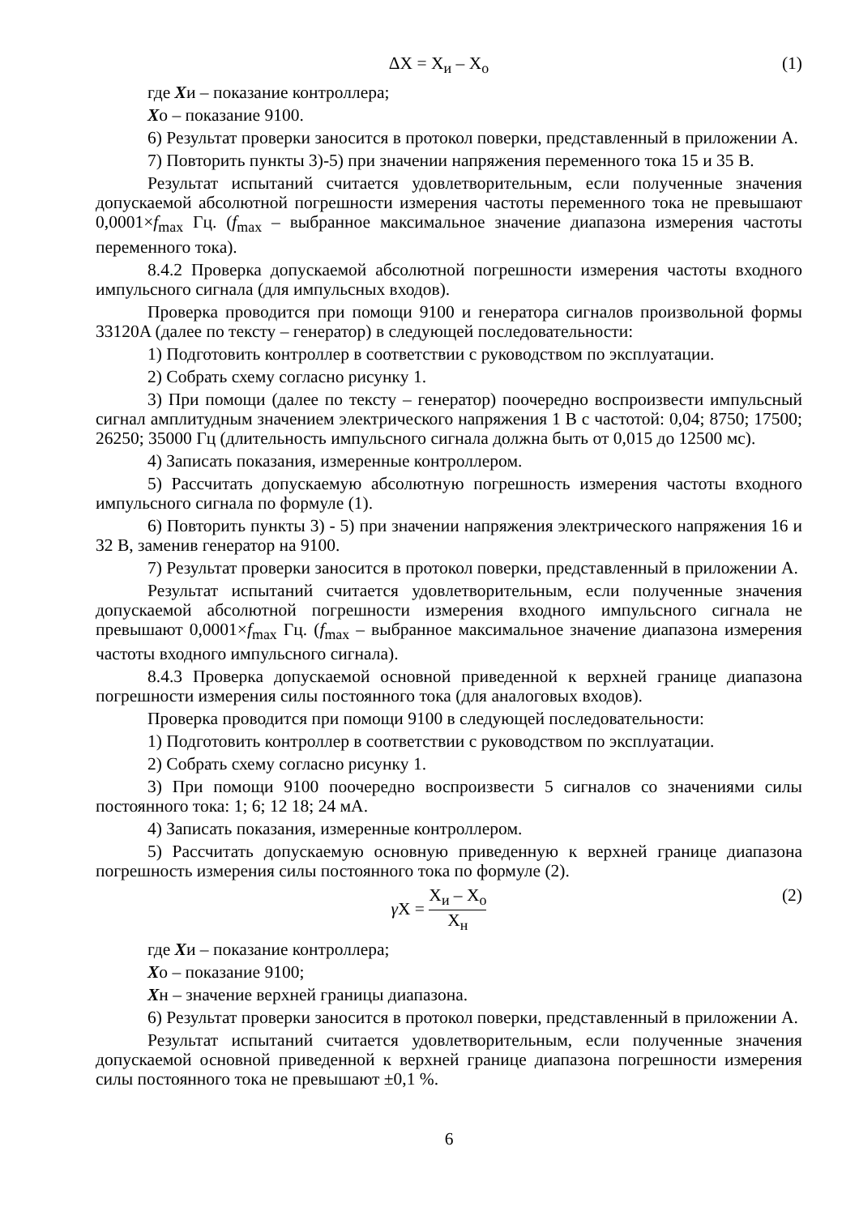ΔX = X<sub>и</sub> – X<sub>о</sub> (1)
где Xи – показание контроллера;
Xо – показание 9100.
6) Результат проверки заносится в протокол поверки, представленный в приложении А.
7) Повторить пункты 3)-5) при значении напряжения переменного тока 15 и 35 В.
Результат испытаний считается удовлетворительным, если полученные значения допускаемой абсолютной погрешности измерения частоты переменного тока не превышают 0,0001×f<sub>max</sub> Гц. (f<sub>max</sub> – выбранное максимальное значение диапазона измерения частоты переменного тока).
8.4.2 Проверка допускаемой абсолютной погрешности измерения частоты входного импульсного сигнала (для импульсных входов).
Проверка проводится при помощи 9100 и генератора сигналов произвольной формы 33120A (далее по тексту – генератор) в следующей последовательности:
1) Подготовить контроллер в соответствии с руководством по эксплуатации.
2) Собрать схему согласно рисунку 1.
3) При помощи (далее по тексту – генератор) поочередно воспроизвести импульсный сигнал амплитудным значением электрического напряжения 1 В с частотой: 0,04; 8750; 17500; 26250; 35000 Гц (длительность импульсного сигнала должна быть от 0,015 до 12500 мс).
4) Записать показания, измеренные контроллером.
5) Рассчитать допускаемую абсолютную погрешность измерения частоты входного импульсного сигнала по формуле (1).
6) Повторить пункты 3) - 5) при значении напряжения электрического напряжения 16 и 32 В, заменив генератор на 9100.
7) Результат проверки заносится в протокол поверки, представленный в приложении А.
Результат испытаний считается удовлетворительным, если полученные значения допускаемой абсолютной погрешности измерения входного импульсного сигнала не превышают 0,0001×f<sub>max</sub> Гц. (f<sub>max</sub> – выбранное максимальное значение диапазона измерения частоты входного импульсного сигнала).
8.4.3 Проверка допускаемой основной приведенной к верхней границе диапазона погрешности измерения силы постоянного тока (для аналоговых входов).
Проверка проводится при помощи 9100 в следующей последовательности:
1) Подготовить контроллер в соответствии с руководством по эксплуатации.
2) Собрать схему согласно рисунку 1.
3) При помощи 9100 поочередно воспроизвести 5 сигналов со значениями силы постоянного тока: 1; 6; 12 18; 24 мА.
4) Записать показания, измеренные контроллером.
5) Рассчитать допускаемую основную приведенную к верхней границе диапазона погрешность измерения силы постоянного тока по формуле (2).
γ X = X<sub>и</sub> – X<sub>о</sub> X<sub>н</sub> (2)
где Xи – показание контроллера;
Xо – показание 9100;
Xн – значение верхней границы диапазона.
6) Результат проверки заносится в протокол поверки, представленный в приложении А.
Результат испытаний считается удовлетворительным, если полученные значения допускаемой основной приведенной к верхней границе диапазона погрешности измерения силы постоянного тока не превышают ±0,1 %.
6